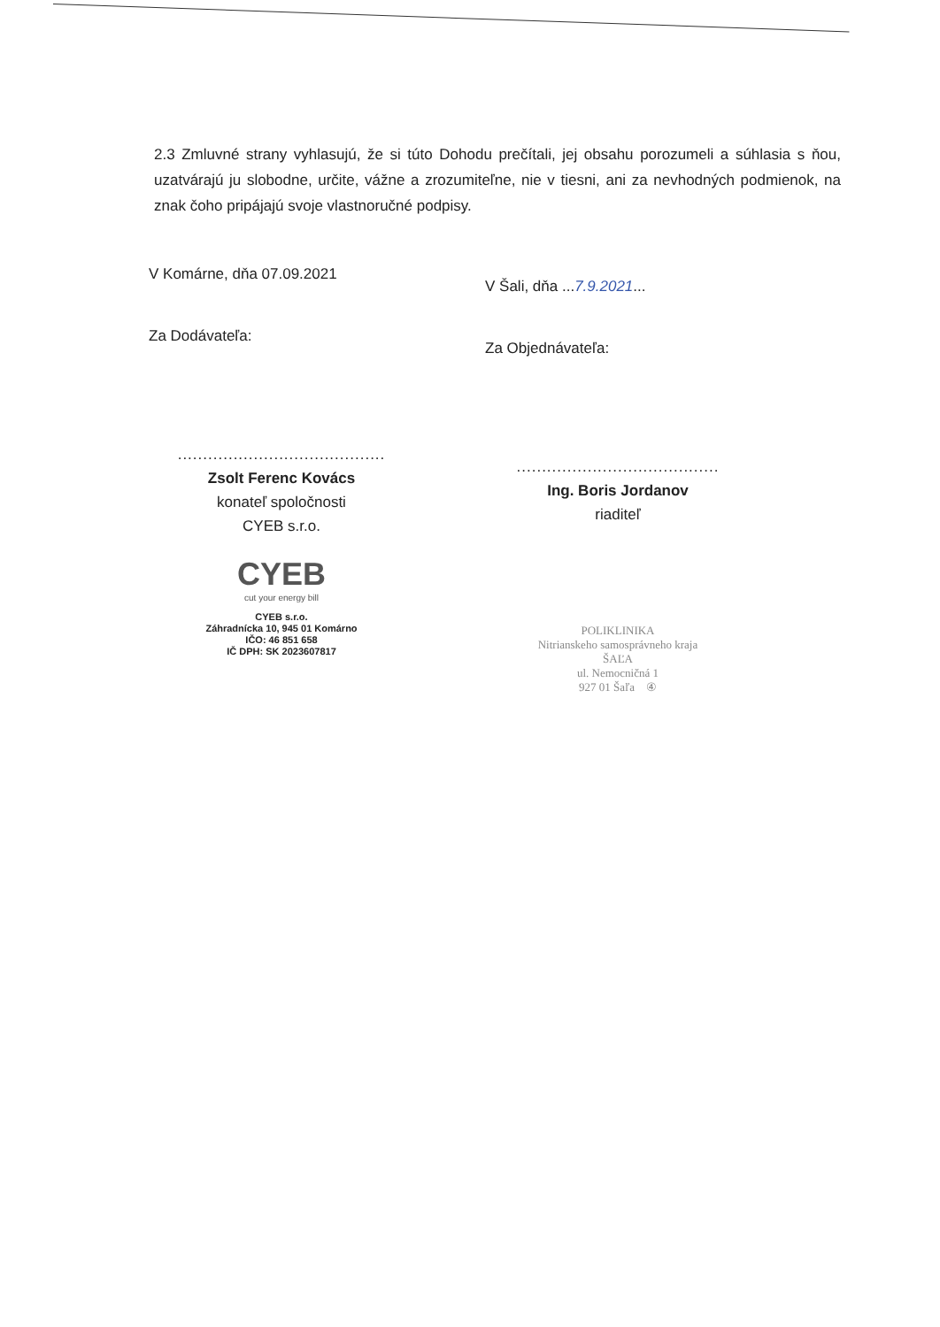2.3 Zmluvné strany vyhlasujú, že si túto Dohodu prečítali, jej obsahu porozumeli a súhlasia s ňou, uzatvárajú ju slobodne, určite, vážne a zrozumiteľne, nie v tiesni, ani za nevhodných podmienok, na znak čoho pripájajú svoje vlastnoručné podpisy.
V Komárne, dňa 07.09.2021
Za Dodávateľa:
.........................................
Zsolt Ferenc Kovács
konateľ spoločnosti
CYEB s.r.o.
CYEB
cut your energy bill
CYEB s.r.o.
Záhradnícka 10, 945 01 Komárno
IČO: 46 851 658
IČ DPH: SK 2023607817
V Šali, dňa ...7.9.2021...
Za Objednávateľa:
........................................
Ing. Boris Jordanov
riaditeľ
POLIKLINIKA
Nitrianskeho samosprávneho kraja
ŠAĽA
ul. Nemocničná 1
927 01 Šaľa ④